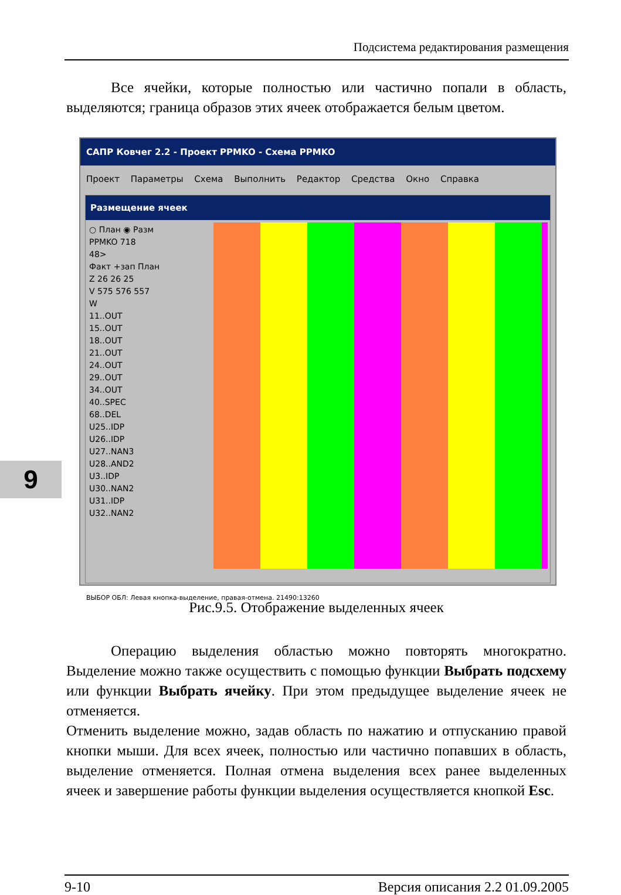Подсистема редактирования размещения
9
Все ячейки, которые полностью или частично попали в область, выделяются; граница образов этих ячеек отображается белым цветом.
САПР Ковчег 2.2 - Проект PPMKO - Схема PPMKO
Проект Параметры Схема Выполнить Редактор Средства Окно Справка
Размещение ячеек
○ План ◉ Разм
PPMKO 718
48>
Факт +зап План
Z 26 26 25
V 575 576 557
W
11..OUT
15..OUT
18..OUT
21..OUT
24..OUT
29..OUT
34..OUT
40..SPEC
68..DEL
U25..IDP
U26..IDP
U27..NAN3
U28..AND2
U3..IDP
U30..NAN2
U31..IDP
U32..NAN2
ВЫБОР ОБЛ: Левая кнопка-выделение, правая-отмена. 21490:13260
Рис.9.5. Отображение выделенных ячеек
Операцию выделения областью можно повторять многократно. Выделение можно также осуществить с помощью функции Выбрать подсхему или функции Выбрать ячейку. При этом предыдущее выделение ячеек не отменяется.
Отменить выделение можно, задав область по нажатию и отпусканию правой кнопки мыши. Для всех ячеек, полностью или частично попавших в область, выделение отменяется. Полная отмена выделения всех ранее выделенных ячеек и завершение работы функции выделения осуществляется кнопкой Esc.
9-10 Версия описания 2.2 01.09.2005